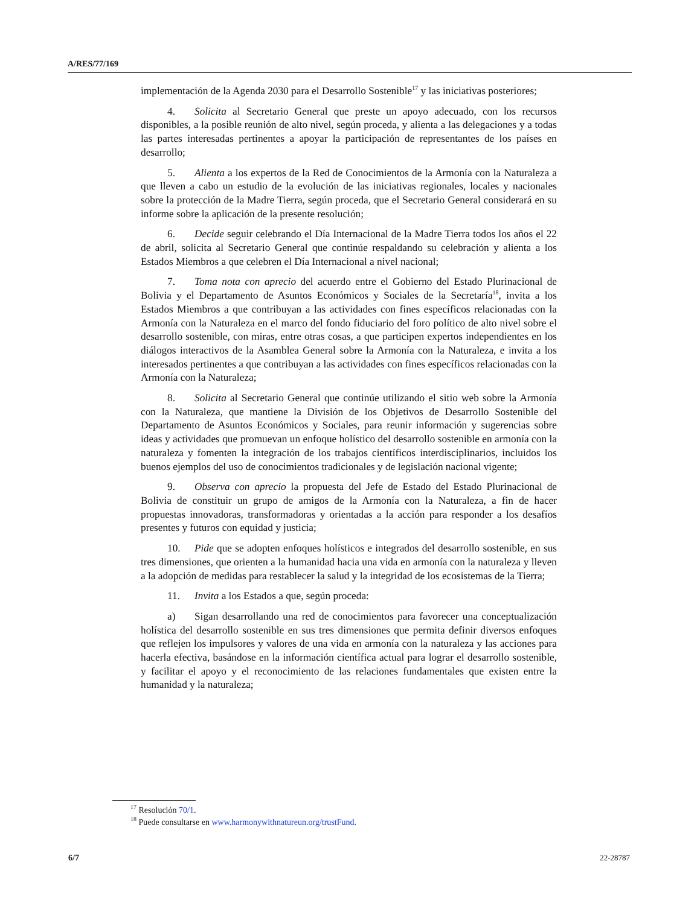A/RES/77/169
implementación de la Agenda 2030 para el Desarrollo Sostenible<sup>17</sup> y las iniciativas posteriores;
4. Solicita al Secretario General que preste un apoyo adecuado, con los recursos disponibles, a la posible reunión de alto nivel, según proceda, y alienta a las delegaciones y a todas las partes interesadas pertinentes a apoyar la participación de representantes de los países en desarrollo;
5. Alienta a los expertos de la Red de Conocimientos de la Armonía con la Naturaleza a que lleven a cabo un estudio de la evolución de las iniciativas regionales, locales y nacionales sobre la protección de la Madre Tierra, según proceda, que el Secretario General considerará en su informe sobre la aplicación de la presente resolución;
6. Decide seguir celebrando el Día Internacional de la Madre Tierra todos los años el 22 de abril, solicita al Secretario General que continúe respaldando su celebración y alienta a los Estados Miembros a que celebren el Día Internacional a nivel nacional;
7. Toma nota con aprecio del acuerdo entre el Gobierno del Estado Plurinacional de Bolivia y el Departamento de Asuntos Económicos y Sociales de la Secretaría<sup>18</sup>, invita a los Estados Miembros a que contribuyan a las actividades con fines específicos relacionadas con la Armonía con la Naturaleza en el marco del fondo fiduciario del foro político de alto nivel sobre el desarrollo sostenible, con miras, entre otras cosas, a que participen expertos independientes en los diálogos interactivos de la Asamblea General sobre la Armonía con la Naturaleza, e invita a los interesados pertinentes a que contribuyan a las actividades con fines específicos relacionadas con la Armonía con la Naturaleza;
8. Solicita al Secretario General que continúe utilizando el sitio web sobre la Armonía con la Naturaleza, que mantiene la División de los Objetivos de Desarrollo Sostenible del Departamento de Asuntos Económicos y Sociales, para reunir información y sugerencias sobre ideas y actividades que promuevan un enfoque holístico del desarrollo sostenible en armonía con la naturaleza y fomenten la integración de los trabajos científicos interdisciplinarios, incluidos los buenos ejemplos del uso de conocimientos tradicionales y de legislación nacional vigente;
9. Observa con aprecio la propuesta del Jefe de Estado del Estado Plurinacional de Bolivia de constituir un grupo de amigos de la Armonía con la Naturaleza, a fin de hacer propuestas innovadoras, transformadoras y orientadas a la acción para responder a los desafíos presentes y futuros con equidad y justicia;
10. Pide que se adopten enfoques holísticos e integrados del desarrollo sostenible, en sus tres dimensiones, que orienten a la humanidad hacia una vida en armonía con la naturaleza y lleven a la adopción de medidas para restablecer la salud y la integridad de los ecosistemas de la Tierra;
11. Invita a los Estados a que, según proceda:
a) Sigan desarrollando una red de conocimientos para favorecer una conceptualización holística del desarrollo sostenible en sus tres dimensiones que permita definir diversos enfoques que reflejen los impulsores y valores de una vida en armonía con la naturaleza y las acciones para hacerla efectiva, basándose en la información científica actual para lograr el desarrollo sostenible, y facilitar el apoyo y el reconocimiento de las relaciones fundamentales que existen entre la humanidad y la naturaleza;
<sup>17</sup> Resolución 70/1.
<sup>18</sup> Puede consultarse en www.harmonywithnatureun.org/trustFund.
6/7 22-28787